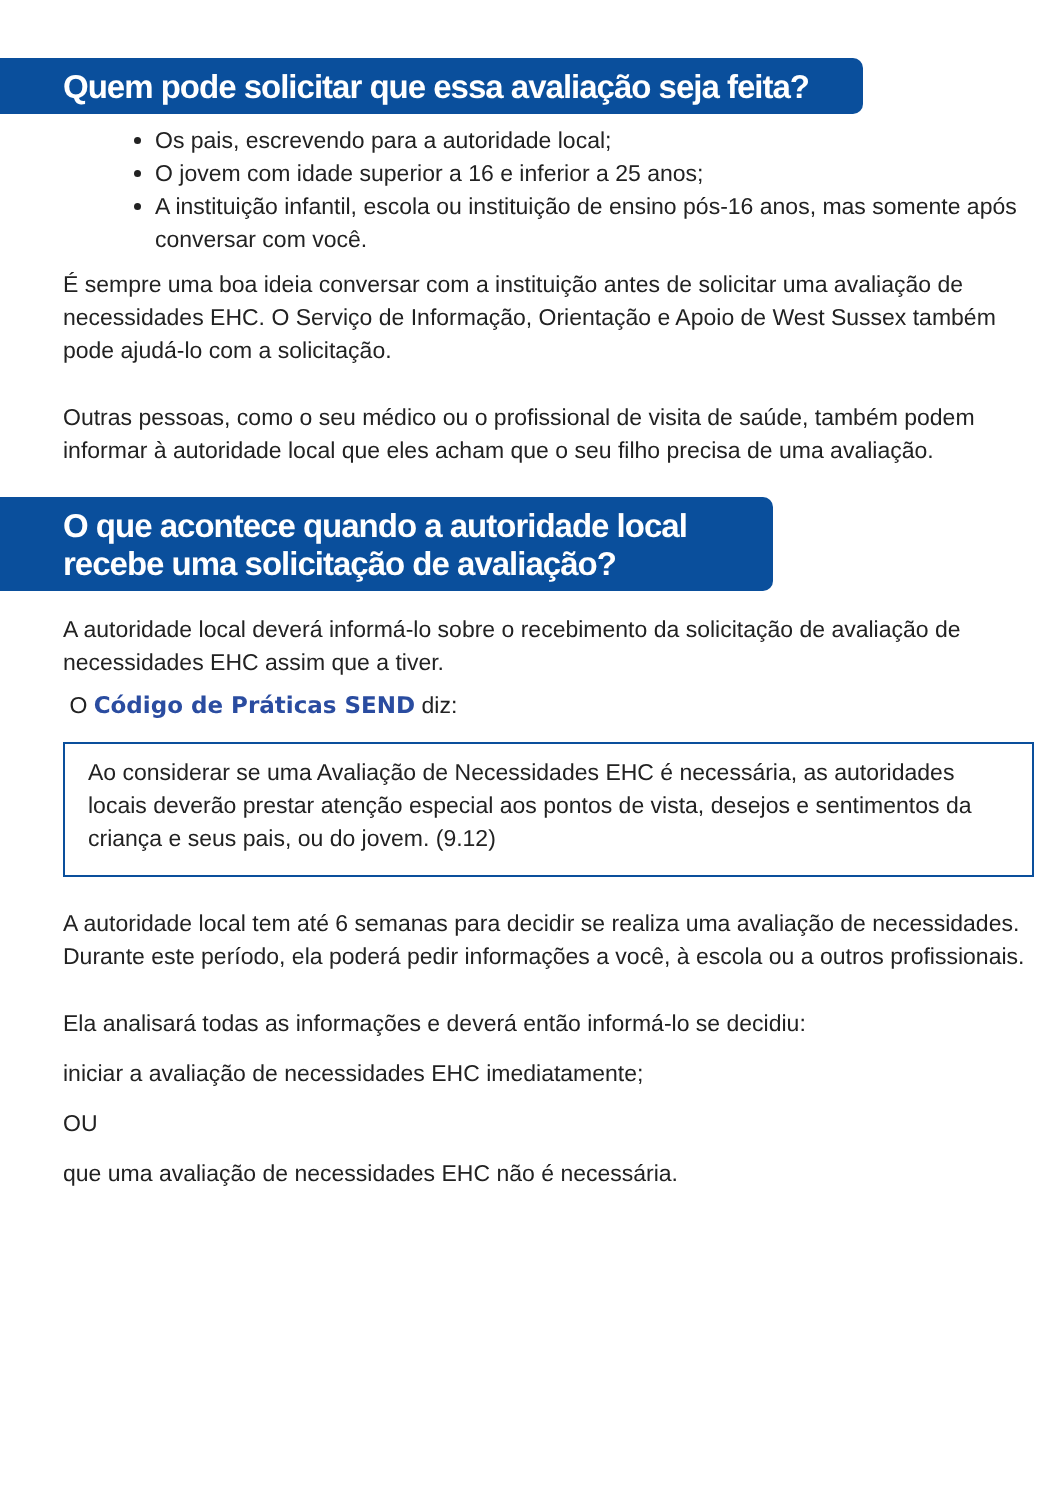Quem pode solicitar que essa avaliação seja feita?
Os pais, escrevendo para a autoridade local;
O jovem com idade superior a 16 e inferior a 25 anos;
A instituição infantil, escola ou instituição de ensino pós-16 anos, mas somente após conversar com você.
É sempre uma boa ideia conversar com a instituição antes de solicitar uma avaliação de necessidades EHC. O Serviço de Informação, Orientação e Apoio de West Sussex também pode ajudá-lo com a solicitação.
Outras pessoas, como o seu médico ou o profissional de visita de saúde, também podem informar à autoridade local que eles acham que o seu filho precisa de uma avaliação.
O que acontece quando a autoridade local
recebe uma solicitação de avaliação?
A autoridade local deverá informá-lo sobre o recebimento da solicitação de avaliação de necessidades EHC assim que a tiver.
O Código de Práticas SEND diz:
Ao considerar se uma Avaliação de Necessidades EHC é necessária, as autoridades locais deverão prestar atenção especial aos pontos de vista, desejos e sentimentos da criança e seus pais, ou do jovem. (9.12)
A autoridade local tem até 6 semanas para decidir se realiza uma avaliação de necessidades. Durante este período, ela poderá pedir informações a você, à escola ou a outros profissionais.
Ela analisará todas as informações e deverá então informá-lo se decidiu:
iniciar a avaliação de necessidades EHC imediatamente;
OU
que uma avaliação de necessidades EHC não é necessária.